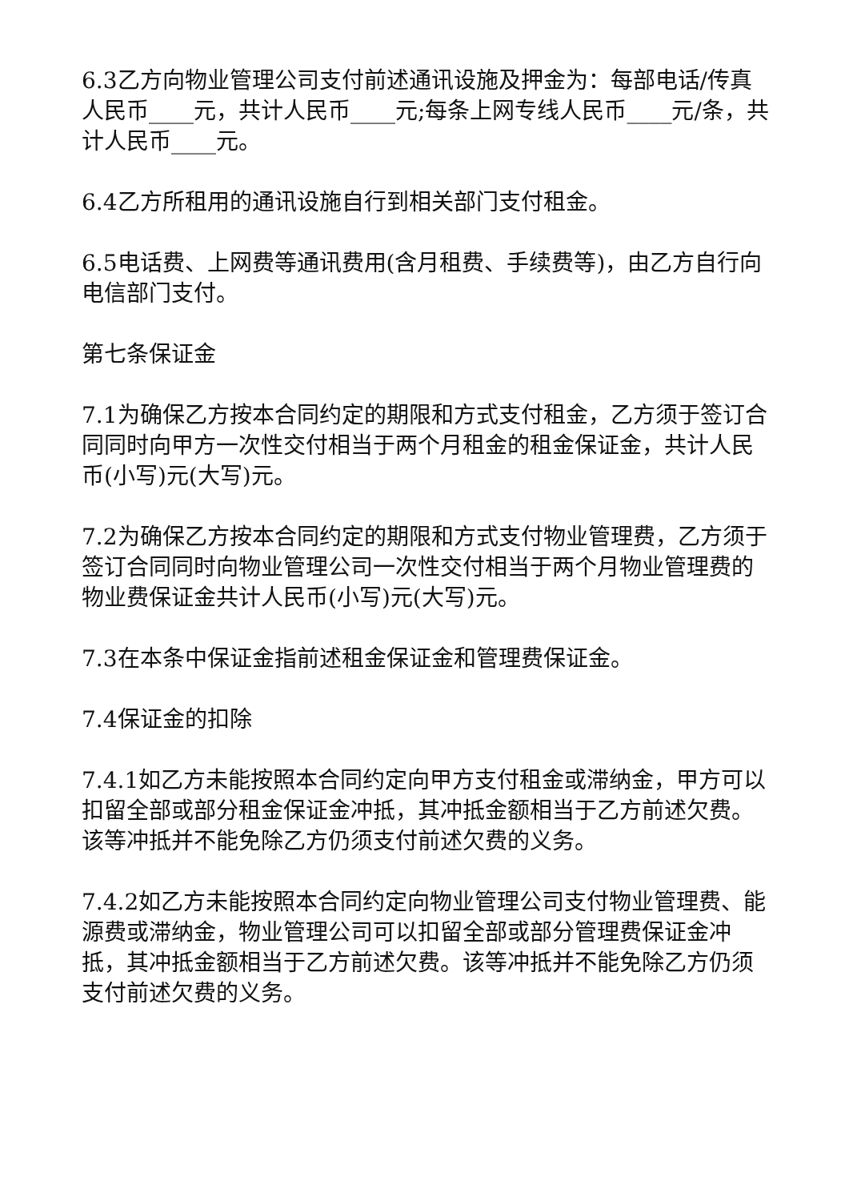6.3乙方向物业管理公司支付前述通讯设施及押金为：每部电话/传真人民币____元，共计人民币____元;每条上网专线人民币____元/条，共计人民币____元。
6.4乙方所租用的通讯设施自行到相关部门支付租金。
6.5电话费、上网费等通讯费用(含月租费、手续费等)，由乙方自行向电信部门支付。
第七条保证金
7.1为确保乙方按本合同约定的期限和方式支付租金，乙方须于签订合同同时向甲方一次性交付相当于两个月租金的租金保证金，共计人民币(小写)元(大写)元。
7.2为确保乙方按本合同约定的期限和方式支付物业管理费，乙方须于签订合同同时向物业管理公司一次性交付相当于两个月物业管理费的物业费保证金共计人民币(小写)元(大写)元。
7.3在本条中保证金指前述租金保证金和管理费保证金。
7.4保证金的扣除
7.4.1如乙方未能按照本合同约定向甲方支付租金或滞纳金，甲方可以扣留全部或部分租金保证金冲抵，其冲抵金额相当于乙方前述欠费。该等冲抵并不能免除乙方仍须支付前述欠费的义务。
7.4.2如乙方未能按照本合同约定向物业管理公司支付物业管理费、能源费或滞纳金，物业管理公司可以扣留全部或部分管理费保证金冲抵，其冲抵金额相当于乙方前述欠费。该等冲抵并不能免除乙方仍须支付前述欠费的义务。